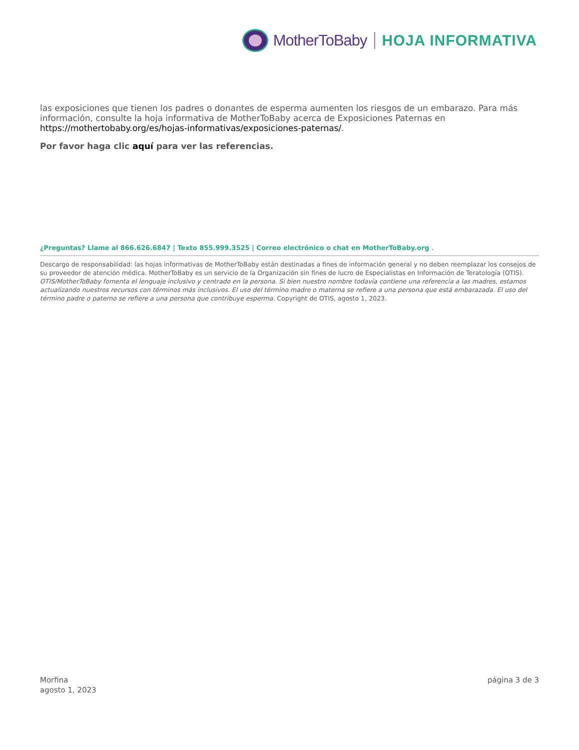MotherToBaby HOJA INFORMATIVA
las exposiciones que tienen los padres o donantes de esperma aumenten los riesgos de un embarazo. Para más información, consulte la hoja informativa de MotherToBaby acerca de Exposiciones Paternas en https://mothertobaby.org/es/hojas-informativas/exposiciones-paternas/.
Por favor haga clic aquí para ver las referencias.
¿Preguntas? Llame al 866.626.6847 | Texto 855.999.3525 | Correo electrónico o chat en MotherToBaby.org .
Descargo de responsabilidad: las hojas informativas de MotherToBaby están destinadas a fines de información general y no deben reemplazar los consejos de su proveedor de atención médica. MotherToBaby es un servicio de la Organización sin fines de lucro de Especialistas en Información de Teratología (OTIS). OTIS/MotherToBaby fomenta el lenguaje inclusivo y centrado en la persona. Si bien nuestro nombre todavía contiene una referencia a las madres, estamos actualizando nuestros recursos con términos más inclusivos. El uso del término madre o materna se refiere a una persona que está embarazada. El uso del término padre o paterno se refiere a una persona que contribuye esperma. Copyright de OTIS, agosto 1, 2023.
Morfina
agosto 1, 2023
página 3 de 3